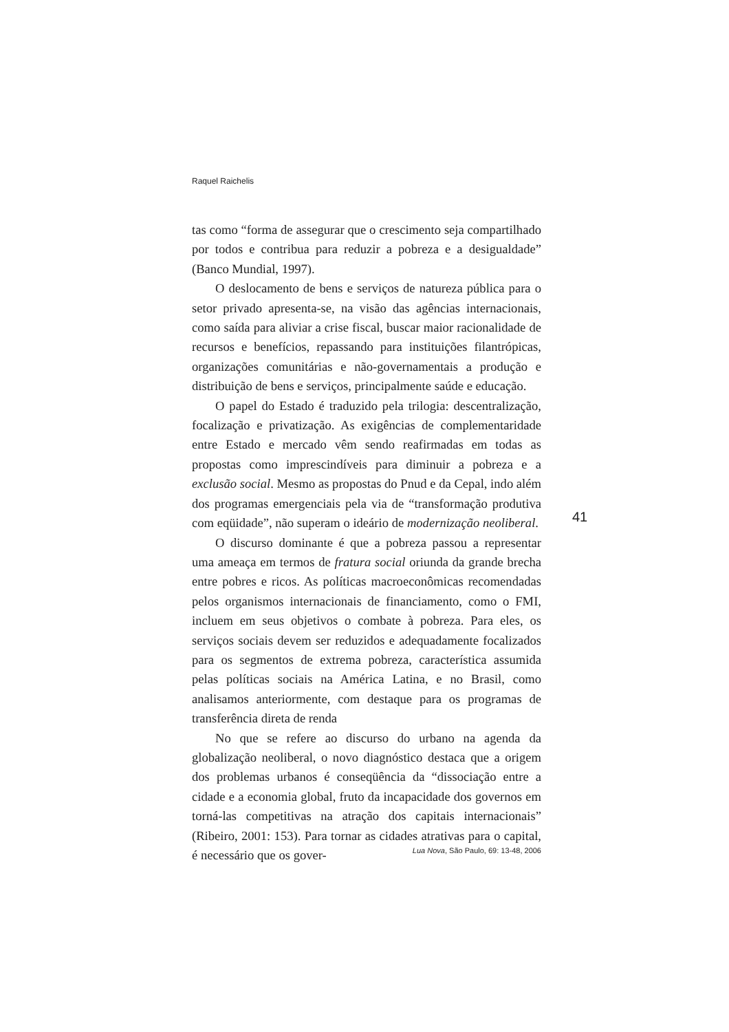Raquel Raichelis
tas como “forma de assegurar que o crescimento seja compartilhado por todos e contribua para reduzir a pobreza e a desigualdade” (Banco Mundial, 1997).
O deslocamento de bens e serviços de natureza pública para o setor privado apresenta-se, na visão das agências internacionais, como saída para aliviar a crise fiscal, buscar maior racionalidade de recursos e benefícios, repassando para instituições filantrópicas, organizações comunitárias e não-governamentais a produção e distribuição de bens e serviços, principalmente saúde e educação.
O papel do Estado é traduzido pela trilogia: descentralização, focalização e privatização. As exigências de complementaridade entre Estado e mercado vêm sendo reafirmadas em todas as propostas como imprescindíveis para diminuir a pobreza e a exclusão social. Mesmo as propostas do Pnud e da Cepal, indo além dos programas emergenciais pela via de “transformação produtiva com eqüidade”, não superam o ideário de modernização neoliberal.
O discurso dominante é que a pobreza passou a representar uma ameaça em termos de fratura social oriunda da grande brecha entre pobres e ricos. As políticas macroeconômicas recomendadas pelos organismos internacionais de financiamento, como o FMI, incluem em seus objetivos o combate à pobreza. Para eles, os serviços sociais devem ser reduzidos e adequadamente focalizados para os segmentos de extrema pobreza, característica assumida pelas políticas sociais na América Latina, e no Brasil, como analisamos anteriormente, com destaque para os programas de transferência direta de renda
No que se refere ao discurso do urbano na agenda da globalização neoliberal, o novo diagnóstico destaca que a origem dos problemas urbanos é conseqüência da “dissociação entre a cidade e a economia global, fruto da incapacidade dos governos em torná-las competitivas na atração dos capitais internacionais” (Ribeiro, 2001: 153). Para tornar as cidades atrativas para o capital, é necessário que os gover-
41
Lua Nova, São Paulo, 69: 13-48, 2006